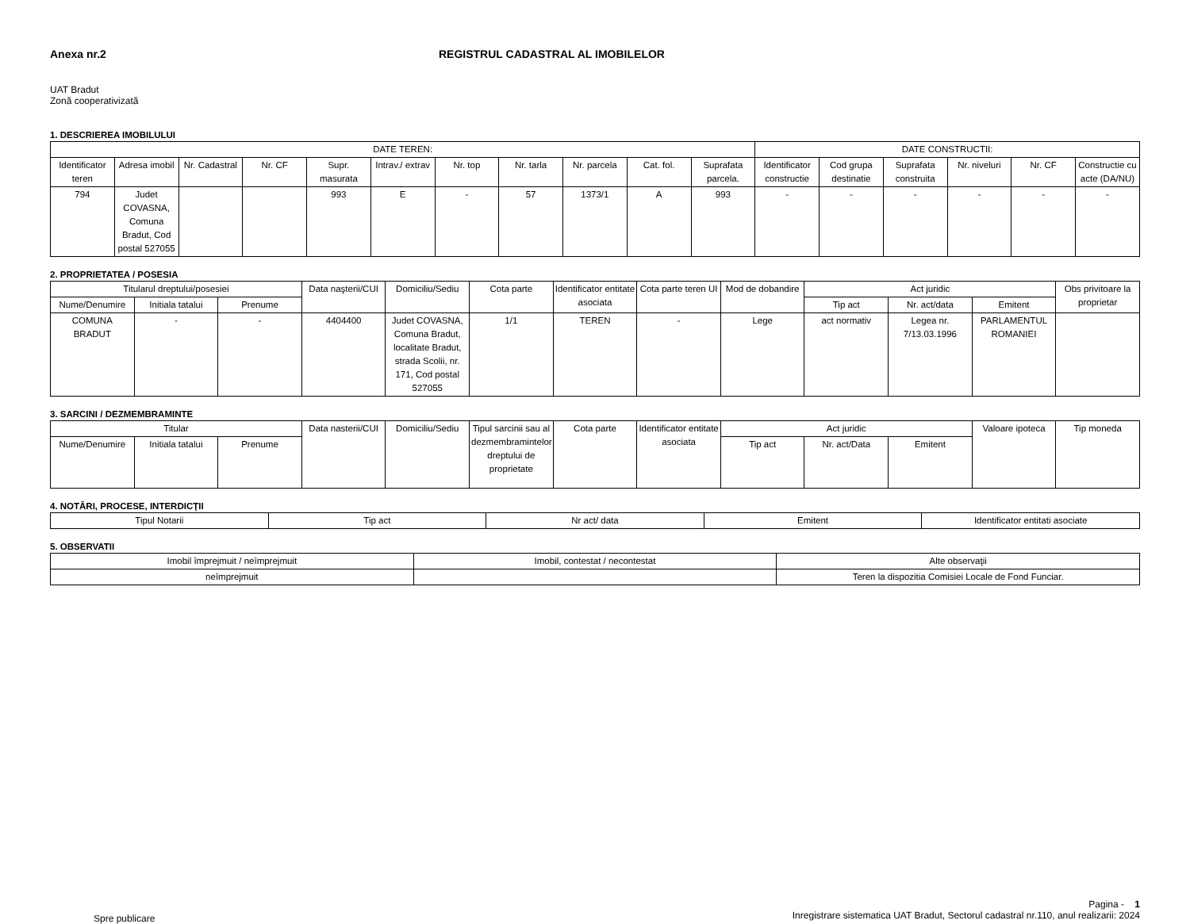Anexa nr.2 REGISTRUL CADASTRAL AL IMOBILELOR
UAT Bradut
Zonă cooperativizată
1. DESCRIEREA IMOBILULUI
| DATE TEREN: | | | | | | | | | | | DATE CONSTRUCTII: | | | | | |
| --- | --- | --- | --- | --- | --- | --- | --- | --- | --- | --- | --- | --- | --- | --- | --- | --- |
| Identificator teren | Adresa imobil | Nr. Cadastral | Nr. CF | Supr. masurata | Intrav./ extrav | Nr. top | Nr. tarla | Nr. parcela | Cat. fol. | Suprafata parcela. | Identificator constructie | Cod grupa destinatie | Suprafata construita | Nr. niveluri | Nr. CF | Constructie cu acte (DA/NU) |
| 794 | Judet COVASNA, Comuna Bradut, Cod postal 527055 | | | 993 | E | - | 57 | 1373/1 | A | 993 | - | - | - | - | - | - |
2. PROPRIETATEA / POSESIA
| Titularul dreptului/posesiei | | | Data naşterii/CUI | Domiciliu/Sediu | Cota parte | Identificator entitate asociata | Cota parte teren UI | Mod de dobandire | Act juridic | | | Obs privitoare la proprietar |
| --- | --- | --- | --- | --- | --- | --- | --- | --- | --- | --- | --- | --- |
| Nume/Denumire | Initiala tatalui | Prenume | | | | | | | Tip act | Nr. act/data | Emitent | |
| COMUNA BRADUT | - | - | 4404400 | Judet COVASNA, Comuna Bradut, localitate Bradut, strada Scolii, nr. 171, Cod postal 527055 | 1/1 | TEREN | - | Lege | act normativ | Legea nr. 7/13.03.1996 | PARLAMENTUL ROMANIEI | |
3. SARCINI / DEZMEMBRAMINTE
| Titular | | | Data nasterii/CUI | Domiciliu/Sediu | Tipul sarcinii sau al dezmembramintelor dreptului de proprietate | Cota parte | Identificator entitate asociata | Act juridic | | | Valoare ipoteca | Tip moneda |
| --- | --- | --- | --- | --- | --- | --- | --- | --- | --- | --- | --- | --- |
| Nume/Denumire | Initiala tatalui | Prenume | | | | | | Tip act | Nr. act/Data | Emitent | | |
4. NOTĂRI, PROCESE, INTERDICŢII
| Tipul Notarii | Tip act | Nr act/ data | Emitent | Identificator entitati asociate |
| --- | --- | --- | --- | --- |
5. OBSERVATII
| Imobil împrejmuit / neîmprejmuit | Imobil, contestat / necontestat | Alte observaţii |
| --- | --- | --- |
| neîmprejmuit | | Teren la dispozitia Comisiei Locale de Fond Funciar. |
Spre publicare
Pagina - 1
Inregistrare sistematica UAT Bradut, Sectorul cadastral nr.110, anul realizarii: 2024